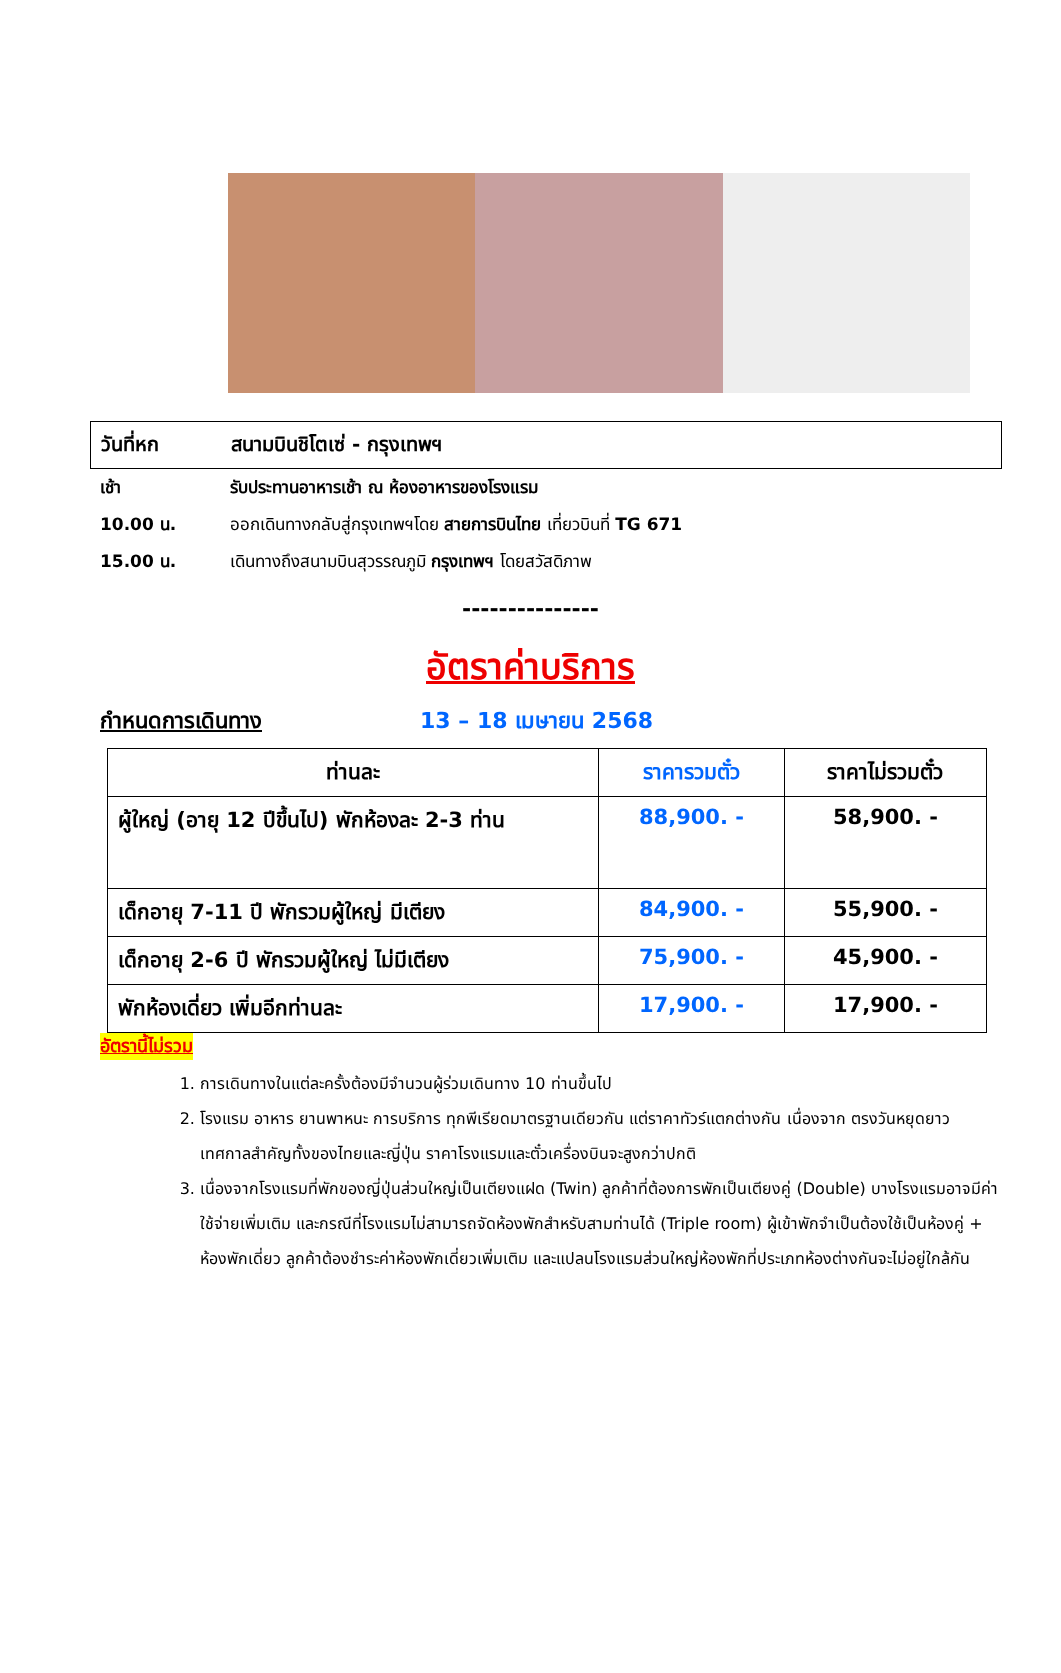วันที่หก สนามบินชิโตเซ่ - กรุงเทพฯ
เช้า รับประทานอาหารเช้า ณ ห้องอาหารของโรงแรม
10.00 น. ออกเดินทางกลับสู่กรุงเทพฯโดย สายการบินไทย เที่ยวบินที่ TG 671
15.00 น. เดินทางถึงสนามบินสุวรรณภูมิ กรุงเทพฯ โดยสวัสดิภาพ
---------------
อัตราค่าบริการ
กำหนดการเดินทาง 13 – 18 เมษายน 2568
| ท่านละ | ราคารวมตั๋ว | ราคาไม่รวมตั๋ว |
| --- | --- | --- |
| ผู้ใหญ่ (อายุ 12 ปีขึ้นไป) พักห้องละ 2-3 ท่าน | 88,900. - | 58,900. - |
| เด็กอายุ 7-11 ปี พักรวมผู้ใหญ่ มีเตียง | 84,900. - | 55,900. - |
| เด็กอายุ 2-6 ปี พักรวมผู้ใหญ่ ไม่มีเตียง | 75,900. - | 45,900. - |
| พักห้องเดี่ยว เพิ่มอีกท่านละ | 17,900. - | 17,900. - |
อัตรานี้ไม่รวม
1. การเดินทางในแต่ละครั้งต้องมีจำนวนผู้ร่วมเดินทาง 10 ท่านขึ้นไป
2. โรงแรม อาหาร ยานพาหนะ การบริการ ทุกพีเรียดมาตรฐานเดียวกัน แต่ราคาทัวร์แตกต่างกัน เนื่องจาก ตรงวันหยุดยาว เทศกาลสำคัญทั้งของไทยและญี่ปุ่น ราคาโรงแรมและตั๋วเครื่องบินจะสูงกว่าปกติ
3. เนื่องจากโรงแรมที่พักของญี่ปุ่นส่วนใหญ่เป็นเตียงแฝด (Twin) ลูกค้าที่ต้องการพักเป็นเตียงคู่ (Double) บางโรงแรมอาจมีค่าใช้จ่ายเพิ่มเติม และกรณีที่โรงแรมไม่สามารถจัดห้องพักสำหรับสามท่านได้ (Triple room) ผู้เข้าพักจำเป็นต้องใช้เป็นห้องคู่ + ห้องพักเดี่ยว ลูกค้าต้องชำระค่าห้องพักเดี่ยวเพิ่มเติม และแปลนโรงแรมส่วนใหญ่ห้องพักที่ประเภทห้องต่างกันจะไม่อยู่ใกล้กัน